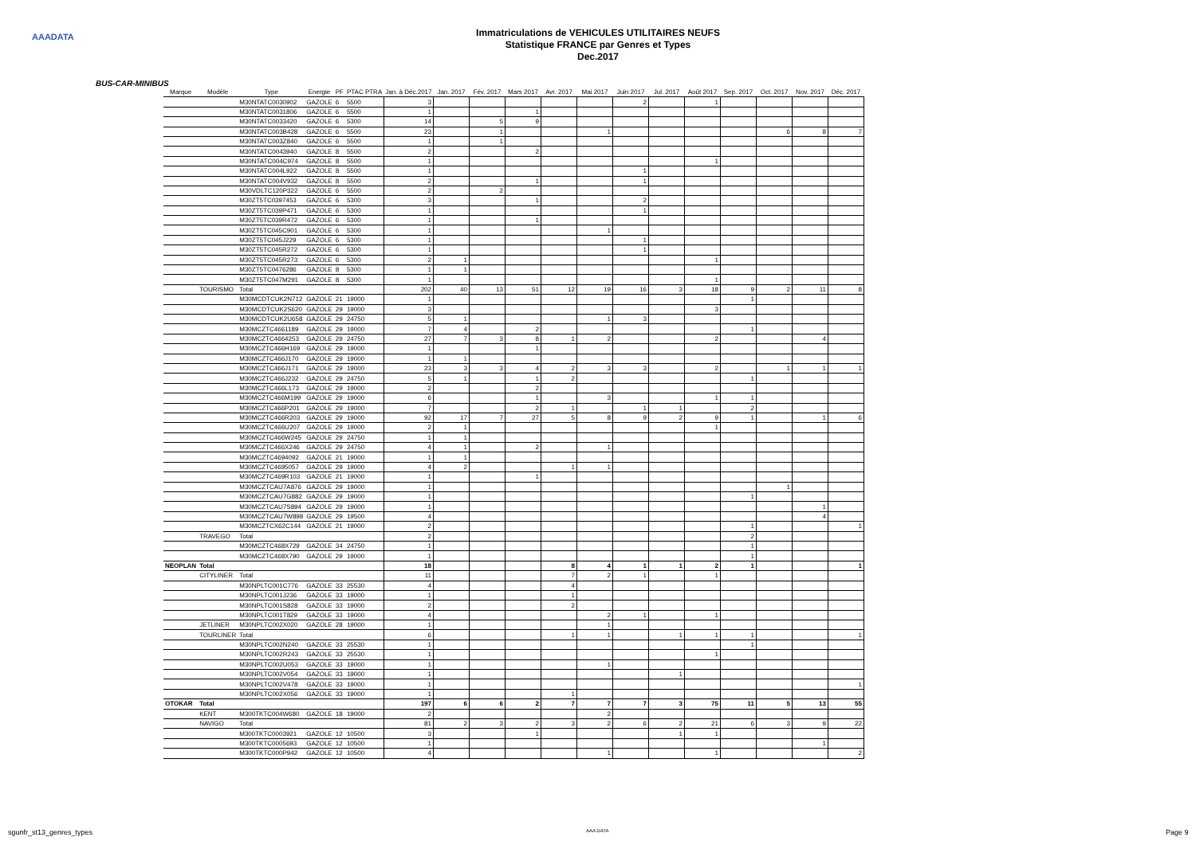AAADATA
Immatriculations de VEHICULES UTILITAIRES NEUFS
Statistique FRANCE par Genres et Types
Dec.2017
BUS-CAR-MINIBUS
| Marque | Modèle | Type | Energie | PF | PTAC PTRA | Jan. à Déc.2017 | Jan. 2017 | Fév. 2017 | Mars 2017 | Avr. 2017 | Mai 2017 | Juin 2017 | Jul. 2017 | Août 2017 | Sep. 2017 | Oct. 2017 | Nov. 2017 | Déc. 2017 |
| --- | --- | --- | --- | --- | --- | --- | --- | --- | --- | --- | --- | --- | --- | --- | --- | --- | --- | --- |
| | | M30NTATC0030902 | GAZOLE | 6 | 5500 | 3 | | | | | | 2 | | 1 | | | | |
| | | M30NTATC0031806 | GAZOLE | 6 | 5500 | 1 | | | 1 | | | | | | | | | |
| | | M30NTATC0033420 | GAZOLE | 6 | 5300 | 14 | | 5 | 9 | | | | | | | | | |
| | | M30NTATC003B428 | GAZOLE | 6 | 5500 | 23 | | 1 | | | 1 | | | | | 6 | 8 | 7 |
| | | M30NTATC003Z840 | GAZOLE | 6 | 5500 | 1 | | 1 | | | | | | | | | | |
| | | M30NTATC0043940 | GAZOLE | 8 | 5500 | 2 | | | 2 | | | | | | | | | |
| | | M30NTATC004C974 | GAZOLE | 8 | 5500 | 1 | | | | | | | | 1 | | | | |
| | | M30NTATC004L922 | GAZOLE | 8 | 5500 | 1 | | | | | | 1 | | | | | | |
| | | M30NTATC004V932 | GAZOLE | 8 | 5500 | 2 | | | 1 | | | 1 | | | | | | |
| | | M30VDLTC120P322 | GAZOLE | 6 | 5500 | 2 | | 2 | | | | | | | | | | |
| | | M30ZT5TC0397453 | GAZOLE | 6 | 5300 | 3 | | | 1 | | | 2 | | | | | | |
| | | M30ZT5TC039P471 | GAZOLE | 6 | 5300 | 1 | | | | | | 1 | | | | | | |
| | | M30ZT5TC039R472 | GAZOLE | 6 | 5300 | 1 | | | 1 | | | | | | | | | |
| | | M30ZT5TC045C901 | GAZOLE | 6 | 5300 | 1 | | | | | 1 | | | | | | | |
| | | M30ZT5TC045J229 | GAZOLE | 6 | 5300 | 1 | | | | | | 1 | | | | | | |
| | | M30ZT5TC045R272 | GAZOLE | 6 | 5300 | 1 | | | | | | 1 | | | | | | |
| | | M30ZT5TC045R273 | GAZOLE | 6 | 5300 | 2 | 1 | | | | | | | 1 | | | | |
| | | M30ZT5TC0476286 | GAZOLE | 8 | 5300 | 1 | 1 | | | | | | | | | | | |
| | | M30ZT5TC047M291 | GAZOLE | 8 | 5300 | 1 | | | | | | | | 1 | | | | |
| | TOURISMO | Total | | | | 202 | 40 | 13 | 51 | 12 | 19 | 16 | 3 | 18 | 9 | 2 | 11 | 8 |
| | | M30MCDTCUK2N712 | GAZOLE | 21 | 19000 | 1 | | | | | | | | | 1 | | | |
| | | M30MCDTCUK2S620 | GAZOLE | 29 | 19000 | 3 | | | | | | | | 3 | | | | |
| | | M30MCDTCUK2U658 | GAZOLE | 29 | 24750 | 5 | 1 | | | | 1 | 3 | | | | | | |
| | | M30MCZTC4661189 | GAZOLE | 29 | 19000 | 7 | 4 | | 2 | | | | | | 1 | | | |
| | | M30MCZTC4664253 | GAZOLE | 29 | 24750 | 27 | 7 | 3 | 8 | 1 | 2 | | | 2 | | | 4 | |
| | | M30MCZTC466H169 | GAZOLE | 29 | 19000 | 1 | | | 1 | | | | | | | | | |
| | | M30MCZTC466J170 | GAZOLE | 29 | 19000 | 1 | 1 | | | | | | | | | | | |
| | | M30MCZTC466J171 | GAZOLE | 29 | 19000 | 23 | 3 | 3 | 4 | 2 | 3 | 3 | | 2 | | 1 | 1 | 1 |
| | | M30MCZTC466J232 | GAZOLE | 29 | 24750 | 5 | 1 | | 1 | 2 | | | | | 1 | | | |
| | | M30MCZTC466L173 | GAZOLE | 29 | 19000 | 2 | | | 2 | | | | | | | | | |
| | | M30MCZTC466M199 | GAZOLE | 29 | 19000 | 6 | | | 1 | | 3 | | | 1 | 1 | | | |
| | | M30MCZTC466P201 | GAZOLE | 29 | 19000 | 7 | | | 2 | 1 | | 1 | 1 | | 2 | | | |
| | | M30MCZTC466R203 | GAZOLE | 29 | 19000 | 92 | 17 | 7 | 27 | 5 | 8 | 9 | 2 | 9 | 1 | | 1 | 6 |
| | | M30MCZTC466U207 | GAZOLE | 29 | 19000 | 2 | 1 | | | | | | | 1 | | | | |
| | | M30MCZTC466W245 | GAZOLE | 29 | 24750 | 1 | 1 | | | | | | | | | | | |
| | | M30MCZTC466X246 | GAZOLE | 29 | 24750 | 4 | 1 | | 2 | | 1 | | | | | | | |
| | | M30MCZTC4694092 | GAZOLE | 21 | 19000 | 1 | 1 | | | | | | | | | | | |
| | | M30MCZTC4695057 | GAZOLE | 29 | 19000 | 4 | 2 | | | 1 | 1 | | | | | | | |
| | | M30MCZTC469R103 | GAZOLE | 21 | 19000 | 1 | | | 1 | | | | | | | | | |
| | | M30MCZTCAU7A876 | GAZOLE | 29 | 19000 | 1 | | | | | | | | | | 1 | | |
| | | M30MCZTCAU7G882 | GAZOLE | 29 | 19000 | 1 | | | | | | | | | 1 | | | |
| | | M30MCZTCAU7S894 | GAZOLE | 29 | 19000 | 1 | | | | | | | | | | | 1 | |
| | | M30MCZTCAU7W898 | GAZOLE | 29 | 19500 | 4 | | | | | | | | | | | 4 | |
| | | M30MCZTCX62C144 | GAZOLE | 21 | 19000 | 2 | | | | | | | | | 1 | | | 1 |
| | TRAVEGO | Total | | | | 2 | | | | | | | | | 2 | | | |
| | | M30MCZTC468X729 | GAZOLE | 34 | 24750 | 1 | | | | | | | | | 1 | | | |
| | | M30MCZTC468X790 | GAZOLE | 29 | 19000 | 1 | | | | | | | | | 1 | | | |
| NEOPLAN | Total | | | | | 18 | | | | 8 | 4 | 1 | 1 | 2 | 1 | | | 1 |
| | CITYLINER | Total | | | | 11 | | | | 7 | 2 | 1 | | 1 | | | | |
| | | M30NPLTC001C776 | GAZOLE | 33 | 25530 | 4 | | | | 4 | | | | | | | | |
| | | M30NPLTC001J236 | GAZOLE | 33 | 19000 | 1 | | | | 1 | | | | | | | | |
| | | M30NPLTC001S828 | GAZOLE | 33 | 19000 | 2 | | | | 2 | | | | | | | | |
| | | M30NPLTC001T829 | GAZOLE | 33 | 19000 | 4 | | | | | 2 | 1 | | 1 | | | | |
| | JETLINER | M30NPLTC002X020 | GAZOLE | 28 | 19000 | 1 | | | | | 1 | | | | | | | |
| | TOURLINER | Total | | | | 6 | | | | 1 | 1 | | 1 | 1 | 1 | | | 1 |
| | | M30NPLTC002N240 | GAZOLE | 33 | 25530 | 1 | | | | | | | | | 1 | | | |
| | | M30NPLTC002R243 | GAZOLE | 33 | 25530 | 1 | | | | | | | | 1 | | | | |
| | | M30NPLTC002U053 | GAZOLE | 33 | 19000 | 1 | | | | | 1 | | | | | | | |
| | | M30NPLTC002V054 | GAZOLE | 33 | 19000 | 1 | | | | | | | 1 | | | | | |
| | | M30NPLTC002V478 | GAZOLE | 33 | 19000 | 1 | | | | | | | | | | | | 1 |
| | | M30NPLTC002X056 | GAZOLE | 33 | 19000 | 1 | | | | 1 | | | | | | | | |
| OTOKAR | Total | | | | | 197 | 6 | 6 | 2 | 7 | 7 | 7 | 3 | 75 | 11 | 5 | 13 | 55 |
| | KENT | M300TKTC004W680 | GAZOLE | 18 | 19000 | 2 | | | | | 2 | | | | | | | |
| | NAVIGO | Total | | | | 81 | 2 | 3 | 2 | 3 | 2 | 6 | 2 | 21 | 6 | 3 | 9 | 22 |
| | | M300TKTC0003921 | GAZOLE | 12 | 10500 | 3 | | | 1 | | | | 1 | 1 | | | | |
| | | M300TKTC0005693 | GAZOLE | 12 | 10500 | 1 | | | | | | | | | | | 1 | |
| | | M300TKTC000P942 | GAZOLE | 12 | 10500 | 4 | | | | | 1 | | | 1 | | | | 2 |
sgunfr_st13_genres_types AAA DATA Page 9